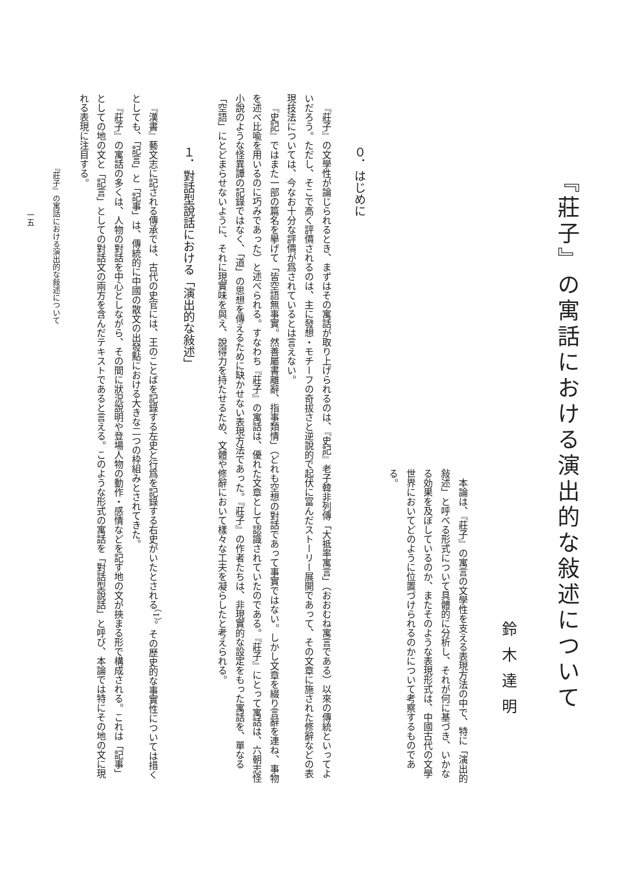『莊子』の寓話における演出的な敍述について
鈴木達明
本論は、『莊子』の寓言の文學性を支える表現方法の中で、特に「演出的敍述」と呼べる形式について具體的に分析し、それが何に基づき、いかなる効果を及ぼしているのか、またそのような表現形式は、中國古代の文學世界においてどのように位置づけられるのかについて考察するものである。
０．はじめに
『莊子』の文學性が論じられるとき、まずはその寓話が取り上げられるのは、『史記』老子韓非列傳「大抵率寓言」（おおむね寓言である）以來の傳統といってよいだろう。ただし、そこで高く評價されるのは、主に發想・モチーフの奇拔さと逆說的で起伏に富んだストーリー展開であって、その文章に施された修辭などの表現技法については、今なお十分な評價が爲されているとは言えない。
『史記』ではまた一部の篇名を擧げて「皆空語無事實。然善屬書離辭、指事類情」（どれも空想の對話であって事實ではない。しかし文章を綴り言辭を連ね、事物を述べ比喩を用いるのに巧みであった）と述べられる。すなわち『莊子』の寓話は、優れた文章として認識されていたのである。『莊子』にとって寓話は、六朝志怪小說のような怪異譚の記錄ではなく、「道」の思想を傳えるために缺かせない表現方法であった。『莊子』の作者たちは、非現實的な設定をもった寓話を、單なる「空語」にとどまらせないように、それに現實味を與え、說得力を持たせるため、文體や修辭において樣々な工夫を凝らしたと考えられる。
１．對話型說話における「演出的な敍述」
『漢書』藝文志に記される傳承では、古代の史官には、王のことばを記錄する左史と行爲を記錄する右史がいたとされる<sup>（1）</sup>。その歷史的な事實性については措くとしても、「記言」と「記事」は、傳統的に中國の散文の出發點における大きな二つの枠組みとされてきた。
『莊子』の寓話の多くは、人物の對話を中心としながら、その間に狀況說明や登場人物の動作・感情などを記す地の文が挾まる形で構成される。これは「記事」としての地の文と「記言」としての對話文の兩方を含んだテキストであると言える。このような形式の寓話を「對話型說話」と呼び、本論では特にその地の文に現れる表現に注目する。
『莊子』の寓話における演出的な敍述について
一五